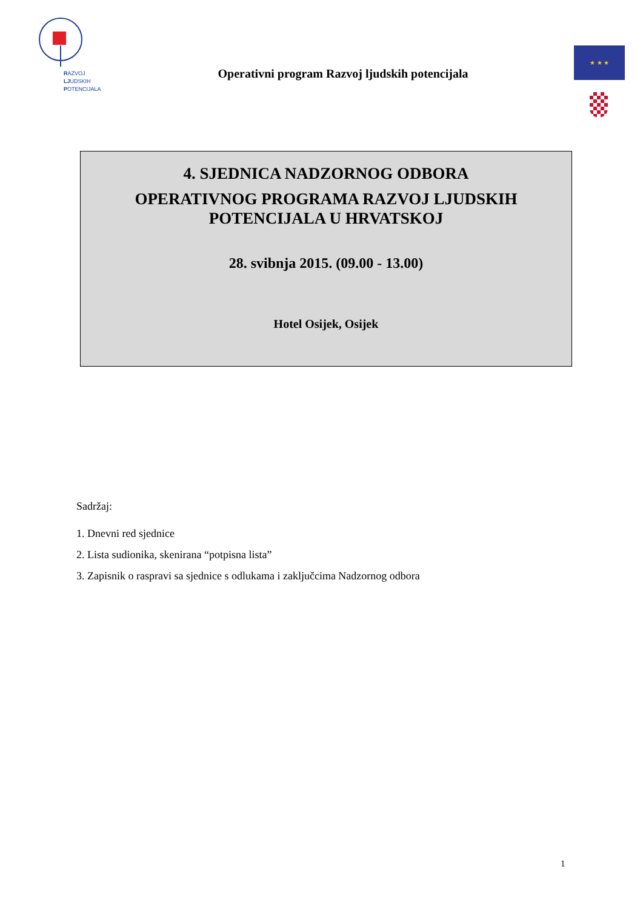RAZVOJ
LJUDSKIH
POTENCIJALA
Operativni program Razvoj ljudskih potencijala
★ ★ ★
4. SJEDNICA NADZORNOG ODBORA
OPERATIVNOG PROGRAMA RAZVOJ LJUDSKIH POTENCIJALA U HRVATSKOJ
28. svibnja 2015. (09.00 - 13.00)
Hotel Osijek, Osijek
Sadržaj:
1. Dnevni red sjednice
2. Lista sudionika, skenirana “potpisna lista”
3. Zapisnik o raspravi sa sjednice s odlukama i zaključcima Nadzornog odbora
1